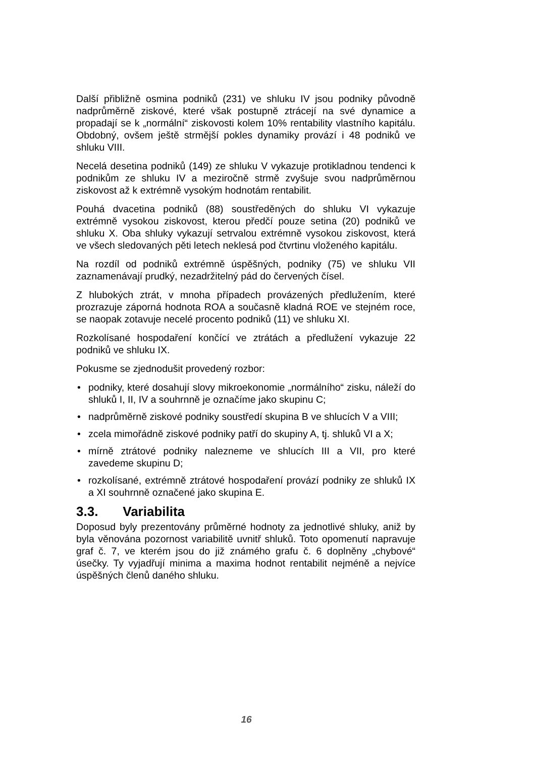Další přibližně osmina podniků (231) ve shluku IV jsou podniky původně nadprůměrně ziskové, které však postupně ztrácejí na své dynamice a propadají se k „normální“ ziskovosti kolem 10% rentability vlastního kapitálu. Obdobný, ovšem ještě strmější pokles dynamiky provází i 48 podniků ve shluku VIII.
Necelá desetina podniků (149) ze shluku V vykazuje protikladnou tendenci k podnikům ze shluku IV a meziročně strmě zvyšuje svou nadprůměrnou ziskovost až k extrémně vysokým hodnotám rentabilit.
Pouhá dvacetina podniků (88) soustředěných do shluku VI vykazuje extrémně vysokou ziskovost, kterou předčí pouze setina (20) podniků ve shluku X. Oba shluky vykazují setrvalou extrémně vysokou ziskovost, která ve všech sledovaných pěti letech neklesá pod čtvrtinu vloženého kapitálu.
Na rozdíl od podniků extrémně úspěšných, podniky (75) ve shluku VII zaznamenávají prudký, nezadržitelný pád do červených čísel.
Z hlubokých ztrát, v mnoha případech provázených předlužením, které prozrazuje záporná hodnota ROA a současně kladná ROE ve stejném roce, se naopak zotavuje necelé procento podniků (11) ve shluku XI.
Rozkolísané hospodaření končící ve ztrátách a předlužení vykazuje 22 podniků ve shluku IX.
Pokusme se zjednodušit provedený rozbor:
• podniky, které dosahují slovy mikroekonomie „normálního“ zisku, náleží do shluků I, II, IV a souhrnně je označíme jako skupinu C;
• nadprůměrně ziskové podniky soustředí skupina B ve shlucích V a VIII;
• zcela mimořádně ziskové podniky patří do skupiny A, tj. shluků VI a X;
• mírně ztrátové podniky nalezneme ve shlucích III a VII, pro které zavedeme skupinu D;
• rozkolísané, extrémně ztrátové hospodaření provází podniky ze shluků IX a XI souhrnně označené jako skupina E.
3.3. Variabilita
Doposud byly prezentovány průměrné hodnoty za jednotlivé shluky, aniž by byla věnována pozornost variabilitě uvnitř shluků. Toto opomenutí napravuje graf č. 7, ve kterém jsou do již známého grafu č. 6 doplněny „chybové“ úsečky. Ty vyjadřují minima a maxima hodnot rentabilit nejméně a nejvíce úspěšných členů daného shluku.
16